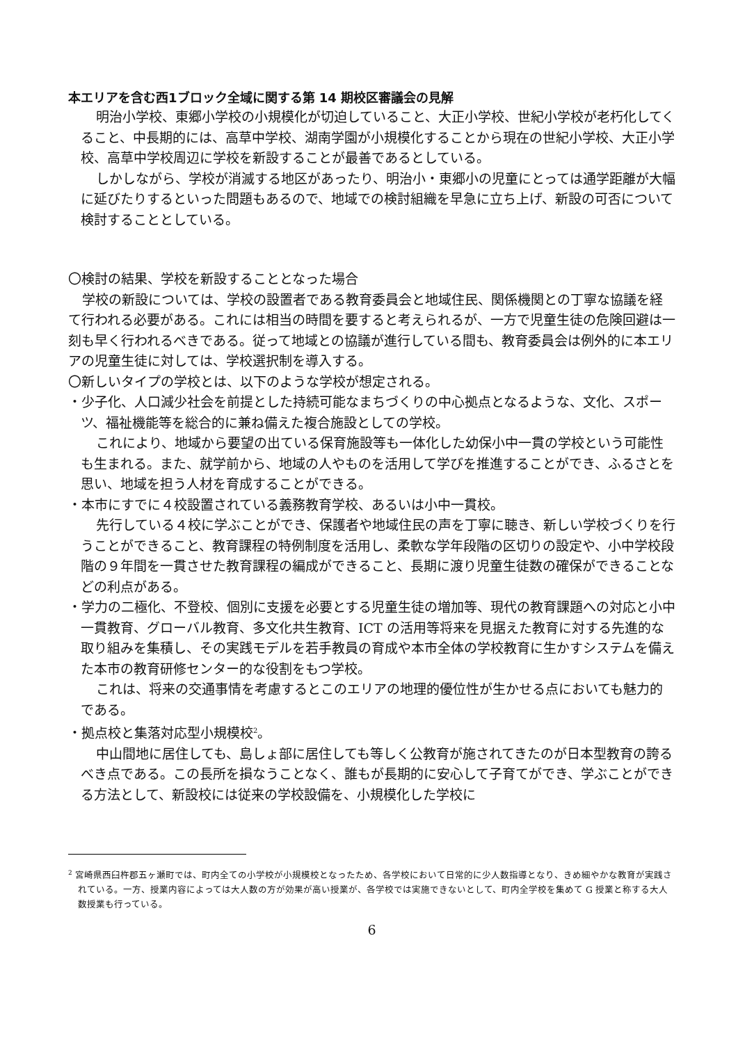本エリアを含む西1ブロック全域に関する第 14 期校区審議会の見解
明治小学校、東郷小学校の小規模化が切迫していること、大正小学校、世紀小学校が老朽化してくること、中長期的には、高草中学校、湖南学園が小規模化することから現在の世紀小学校、大正小学校、高草中学校周辺に学校を新設することが最善であるとしている。
しかしながら、学校が消滅する地区があったり、明治小・東郷小の児童にとっては通学距離が大幅に延びたりするといった問題もあるので、地域での検討組織を早急に立ち上げ、新設の可否について検討することとしている。
〇検討の結果、学校を新設することとなった場合
学校の新設については、学校の設置者である教育委員会と地域住民、関係機関との丁寧な協議を経て行われる必要がある。これには相当の時間を要すると考えられるが、一方で児童生徒の危険回避は一刻も早く行われるべきである。従って地域との協議が進行している間も、教育委員会は例外的に本エリアの児童生徒に対しては、学校選択制を導入する。
〇新しいタイプの学校とは、以下のような学校が想定される。
・少子化、人口減少社会を前提とした持続可能なまちづくりの中心拠点となるような、文化、スポーツ、福祉機能等を総合的に兼ね備えた複合施設としての学校。
これにより、地域から要望の出ている保育施設等も一体化した幼保小中一貫の学校という可能性も生まれる。また、就学前から、地域の人やものを活用して学びを推進することができ、ふるさとを思い、地域を担う人材を育成することができる。
・本市にすでに４校設置されている義務教育学校、あるいは小中一貫校。
先行している４校に学ぶことができ、保護者や地域住民の声を丁寧に聴き、新しい学校づくりを行うことができること、教育課程の特例制度を活用し、柔軟な学年段階の区切りの設定や、小中学校段階の９年間を一貫させた教育課程の編成ができること、長期に渡り児童生徒数の確保ができることなどの利点がある。
・学力の二極化、不登校、個別に支援を必要とする児童生徒の増加等、現代の教育課題への対応と小中一貫教育、グローバル教育、多文化共生教育、ICT の活用等将来を見据えた教育に対する先進的な取り組みを集積し、その実践モデルを若手教員の育成や本市全体の学校教育に生かすシステムを備えた本市の教育研修センター的な役割をもつ学校。
これは、将来の交通事情を考慮するとこのエリアの地理的優位性が生かせる点においても魅力的である。
・拠点校と集落対応型小規模校<sup>2</sup>。
中山間地に居住しても、島しょ部に居住しても等しく公教育が施されてきたのが日本型教育の誇るべき点である。この長所を損なうことなく、誰もが長期的に安心して子育てができ、学ぶことができる方法として、新設校には従来の学校設備を、小規模化した学校に
<sup>2</sup> 宮崎県西臼杵郡五ヶ瀬町では、町内全ての小学校が小規模校となったため、各学校において日常的に少人数指導となり、きめ細やかな教育が実践されている。一方、授業内容によっては大人数の方が効果が高い授業が、各学校では実施できないとして、町内全学校を集めて G 授業と称する大人数授業も行っている。
6